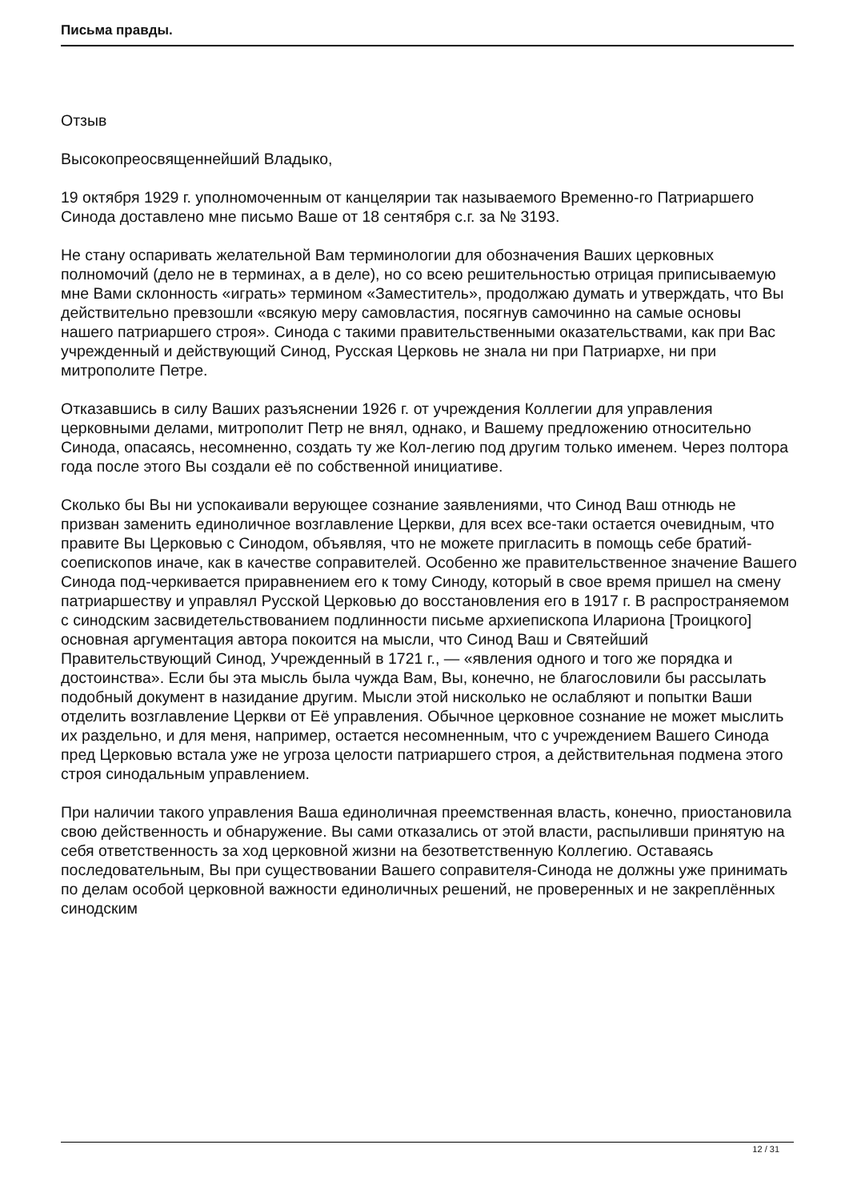Письма правды.
Отзыв
Высокопреосвященнейший Владыко,
19 октября 1929 г. уполномоченным от канцелярии так называемого Временно-го Патриаршего Синода доставлено мне письмо Ваше от 18 сентября с.г. за № 3193.
Не стану оспаривать желательной Вам терминологии для обозначения Ваших церковных полномочий (дело не в терминах, а в деле), но со всею решительностью отрицая приписываемую мне Вами склонность «играть» термином «Заместитель», продолжаю думать и утверждать, что Вы действительно превзошли «всякую меру самовластия, посягнув самочинно на самые основы нашего патриаршего строя». Синода с такими правительственными оказательствами, как при Вас учрежденный и действующий Синод, Русская Церковь не знала ни при Патриархе, ни при митрополите Петре.
Отказавшись в силу Ваших разъяснении 1926 г. от учреждения Коллегии для управления церковными делами, митрополит Петр не внял, однако, и Вашему предложению относительно Синода, опасаясь, несомненно, создать ту же Кол-легию под другим только именем. Через полтора года после этого Вы создали её по собственной инициативе.
Сколько бы Вы ни успокаивали верующее сознание заявлениями, что Синод Ваш отнюдь не призван заменить единоличное возглавление Церкви, для всех все-таки остается очевидным, что правите Вы Церковью с Синодом, объявляя, что не можете пригласить в помощь себе братий-соепископов иначе, как в качестве соправителей. Особенно же правительственное значение Вашего Синода под-черкивается приравнением его к тому Синоду, который в свое время пришел на смену патриаршеству и управлял Русской Церковью до восстановления его в 1917 г. В распространяемом с синодским засвидетельствованием подлинности письме архиепископа Илариона [Троицкого] основная аргументация автора покоится на мысли, что Синод Ваш и Святейший Правительствующий Синод, Учрежденный в 1721 г., — «явления одного и того же порядка и достоинства». Если бы эта мысль была чужда Вам, Вы, конечно, не благословили бы рассылать подобный документ в назидание другим. Мысли этой нисколько не ослабляют и попытки Ваши отделить возглавление Церкви от Её управления. Обычное церковное сознание не может мыслить их раздельно, и для меня, например, остается несомненным, что с учреждением Вашего Синода пред Церковью встала уже не угроза целости патриаршего строя, а действительная подмена этого строя синодальным управлением.
При наличии такого управления Ваша единоличная преемственная власть, конечно, приостановила свою действенность и обнаружение. Вы сами отказались от этой власти, распыливши принятую на себя ответственность за ход церковной жизни на безответственную Коллегию. Оставаясь последовательным, Вы при существовании Вашего соправителя-Синода не должны уже принимать по делам особой церковной важности единоличных решений, не проверенных и не закреплённых синодским
12 / 31